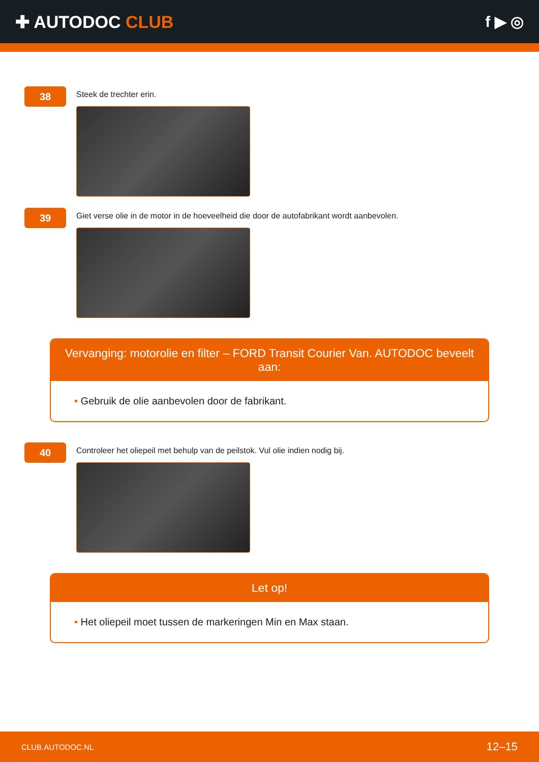✚ AUTODOC CLUB f ▶ ◎
38
Steek de trechter erin.
39
Giet verse olie in de motor in de hoeveelheid die door de autofabrikant wordt aanbevolen.
Vervanging: motorolie en filter – FORD Transit Courier Van. AUTODOC beveelt aan:
• Gebruik de olie aanbevolen door de fabrikant.
40
Controleer het oliepeil met behulp van de peilstok. Vul olie indien nodig bij.
Let op!
• Het oliepeil moet tussen de markeringen Min en Max staan.
CLUB.AUTODOC.NL 12–15